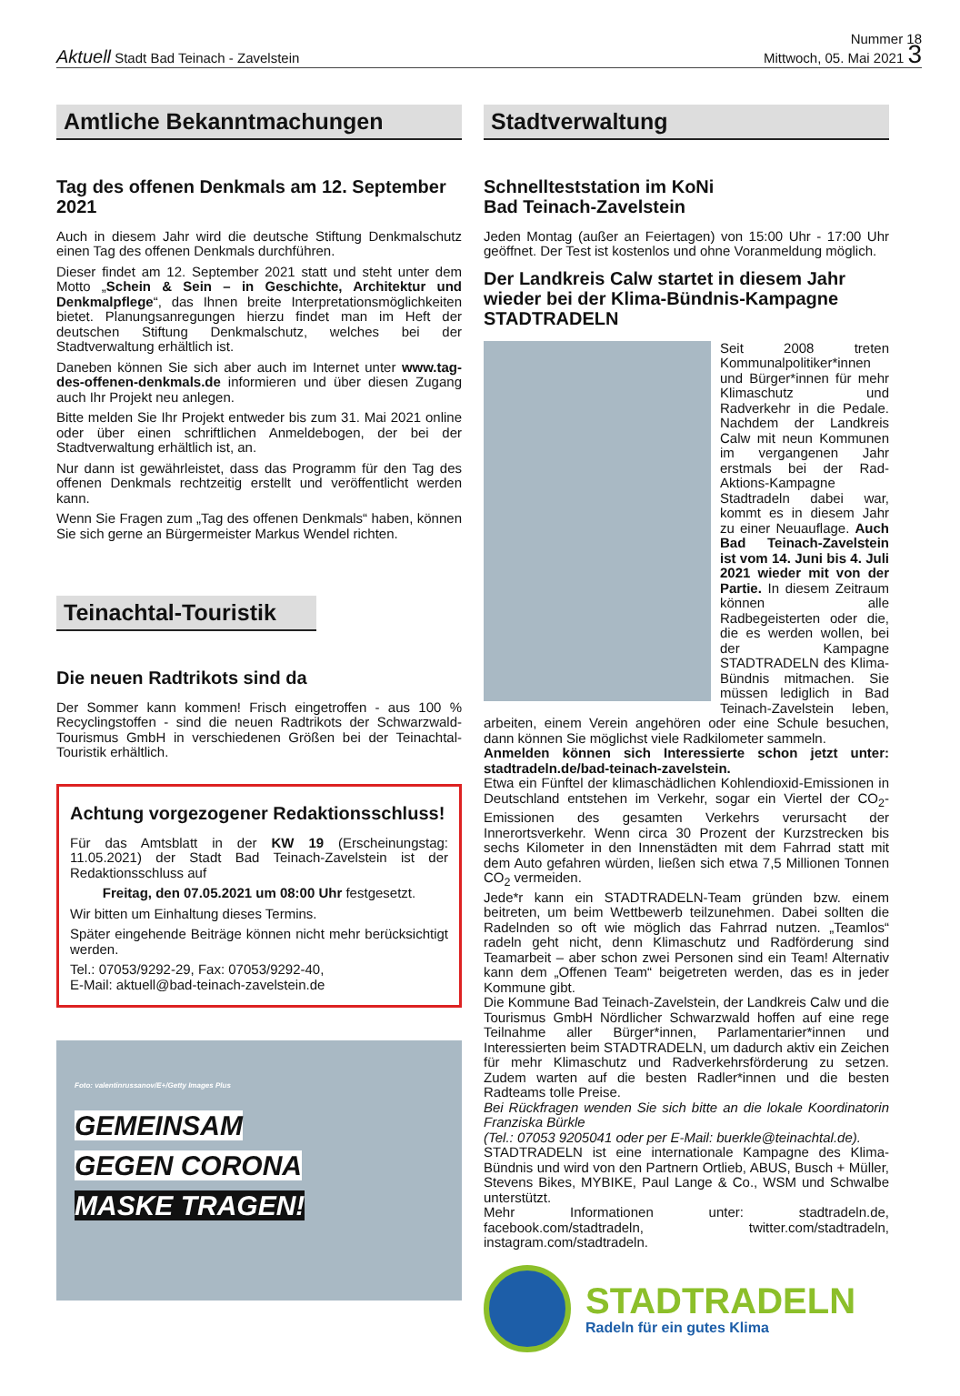Aktuell Stadt Bad Teinach - Zavelstein
Nummer 18
Mittwoch, 05. Mai 2021 3
Amtliche Bekanntmachungen
Tag des offenen Denkmals am 12. September 2021
Auch in diesem Jahr wird die deutsche Stiftung Denkmalschutz einen Tag des offenen Denkmals durchführen.
Dieser findet am 12. September 2021 statt und steht unter dem Motto „Schein & Sein – in Geschichte, Architektur und Denkmalpflege“, das Ihnen breite Interpretationsmöglichkeiten bietet. Planungsanregungen hierzu findet man im Heft der deutschen Stiftung Denkmalschutz, welches bei der Stadtverwaltung erhältlich ist.
Daneben können Sie sich aber auch im Internet unter www.tag-des-offenen-denkmals.de informieren und über diesen Zugang auch Ihr Projekt neu anlegen.
Bitte melden Sie Ihr Projekt entweder bis zum 31. Mai 2021 online oder über einen schriftlichen Anmeldebogen, der bei der Stadtverwaltung erhältlich ist, an.
Nur dann ist gewährleistet, dass das Programm für den Tag des offenen Denkmals rechtzeitig erstellt und veröffentlicht werden kann.
Wenn Sie Fragen zum „Tag des offenen Denkmals“ haben, können Sie sich gerne an Bürgermeister Markus Wendel richten.
Teinachtal-Touristik
Die neuen Radtrikots sind da
Der Sommer kann kommen! Frisch eingetroffen - aus 100 % Recyclingstoffen - sind die neuen Radtrikots der Schwarzwald-Tourismus GmbH in verschiedenen Größen bei der Teinachtal-Touristik erhältlich.
Achtung vorgezogener Redaktionsschluss!
Für das Amtsblatt in der KW 19 (Erscheinungstag: 11.05.2021) der Stadt Bad Teinach-Zavelstein ist der Redaktionsschluss auf
Freitag, den 07.05.2021 um 08:00 Uhr festgesetzt.
Wir bitten um Einhaltung dieses Termins.
Später eingehende Beiträge können nicht mehr berücksichtigt werden.
Tel.: 07053/9292-29, Fax: 07053/9292-40,
E-Mail: aktuell@bad-teinach-zavelstein.de
Foto: valentinrussanov/E+/Getty Images Plus
GEMEINSAM
GEGEN CORONA
MASKE TRAGEN!
Stadtverwaltung
Schnellteststation im KoNi
Bad Teinach-Zavelstein
Jeden Montag (außer an Feiertagen) von 15:00 Uhr - 17:00 Uhr geöffnet. Der Test ist kostenlos und ohne Voranmeldung möglich.
Der Landkreis Calw startet in diesem Jahr wieder bei der Klima-Bündnis-Kampagne STADTRADELN
Seit 2008 treten Kommunalpolitiker*innen und Bürger*innen für mehr Klimaschutz und Radverkehr in die Pedale. Nachdem der Landkreis Calw mit neun Kommunen im vergangenen Jahr erstmals bei der Rad-Aktions-Kampagne Stadtradeln dabei war, kommt es in diesem Jahr zu einer Neuauflage. Auch Bad Teinach-Zavelstein ist vom 14. Juni bis 4. Juli 2021 wieder mit von der Partie. In diesem Zeitraum können alle Radbegeisterten oder die, die es werden wollen, bei der Kampagne STADTRADELN des Klima-Bündnis mitmachen. Sie müssen lediglich in Bad Teinach-Zavelstein leben, arbeiten, einem Verein angehören oder eine Schule besuchen, dann können Sie möglichst viele Radkilometer sammeln.
Anmelden können sich Interessierte schon jetzt unter: stadtradeln.de/bad-teinach-zavelstein.
Etwa ein Fünftel der klimaschädlichen Kohlendioxid-Emissionen in Deutschland entstehen im Verkehr, sogar ein Viertel der CO<sub>2</sub>-Emissionen des gesamten Verkehrs verursacht der Innerortsverkehr. Wenn circa 30 Prozent der Kurzstrecken bis sechs Kilometer in den Innenstädten mit dem Fahrrad statt mit dem Auto gefahren würden, ließen sich etwa 7,5 Millionen Tonnen CO<sub>2</sub> vermeiden.
Jede*r kann ein STADTRADELN-Team gründen bzw. einem beitreten, um beim Wettbewerb teilzunehmen. Dabei sollten die Radelnden so oft wie möglich das Fahrrad nutzen. „Teamlos“ radeln geht nicht, denn Klimaschutz und Radförderung sind Teamarbeit – aber schon zwei Personen sind ein Team! Alternativ kann dem „Offenen Team“ beigetreten werden, das es in jeder Kommune gibt.
Die Kommune Bad Teinach-Zavelstein, der Landkreis Calw und die Tourismus GmbH Nördlicher Schwarzwald hoffen auf eine rege Teilnahme aller Bürger*innen, Parlamentarier*innen und Interessierten beim STADTRADELN, um dadurch aktiv ein Zeichen für mehr Klimaschutz und Radverkehrsförderung zu setzen. Zudem warten auf die besten Radler*innen und die besten Radteams tolle Preise.
Bei Rückfragen wenden Sie sich bitte an die lokale Koordinatorin Franziska Bürkle
(Tel.: 07053 9205041 oder per E-Mail: buerkle@teinachtal.de).
STADTRADELN ist eine internationale Kampagne des Klima-Bündnis und wird von den Partnern Ortlieb, ABUS, Busch + Müller, Stevens Bikes, MYBIKE, Paul Lange & Co., WSM und Schwalbe unterstützt.
Mehr Informationen unter: stadtradeln.de, facebook.com/stadtradeln, twitter.com/stadtradeln, instagram.com/stadtradeln.
STADTRADELN
Radeln für ein gutes Klima